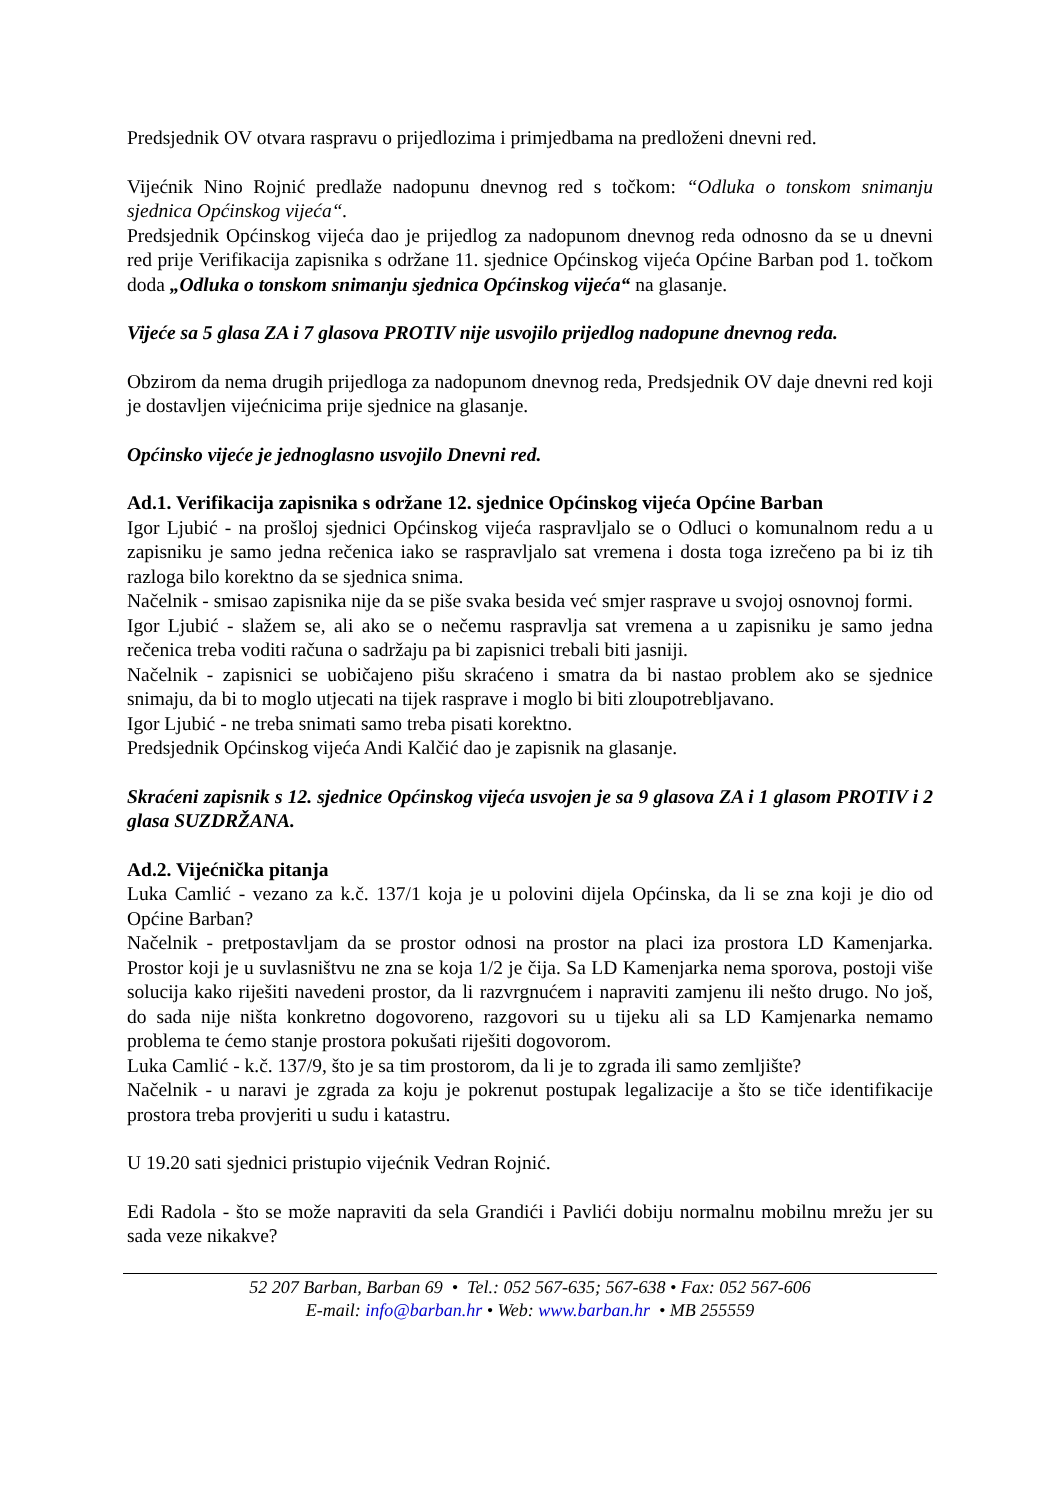Predsjednik OV otvara raspravu o prijedlozima i primjedbama na predloženi dnevni red.
Vijećnik Nino Rojnić predlaže nadopunu dnevnog red s točkom: “Odluka o tonskom snimanju sjednica Općinskog vijeća“.
Predsjednik Općinskog vijeća dao je prijedlog za nadopunom dnevnog reda odnosno da se u dnevni red prije Verifikacija zapisnika s održane 11. sjednice Općinskog vijeća Općine Barban pod 1. točkom doda „Odluka o tonskom snimanju sjednica Općinskog vijeća“ na glasanje.
Vijeće sa 5 glasa ZA i 7 glasova PROTIV nije usvojilo prijedlog nadopune dnevnog reda.
Obzirom da nema drugih prijedloga za nadopunom dnevnog reda, Predsjednik OV daje dnevni red koji je dostavljen vijećnicima prije sjednice na glasanje.
Općinsko vijeće je jednoglasno usvojilo Dnevni red.
Ad.1. Verifikacija zapisnika s održane 12. sjednice Općinskog vijeća Općine Barban
Igor Ljubić - na prošloj sjednici Općinskog vijeća raspravljalo se o Odluci o komunalnom redu a u zapisniku je samo jedna rečenica iako se raspravljalo sat vremena i dosta toga izrečeno pa bi iz tih razloga bilo korektno da se sjednica snima.
Načelnik - smisao zapisnika nije da se piše svaka besida već smjer rasprave u svojoj osnovnoj formi.
Igor Ljubić - slažem se, ali ako se o nečemu raspravlja sat vremena a u zapisniku je samo jedna rečenica treba voditi računa o sadržaju pa bi zapisnici trebali biti jasniji.
Načelnik - zapisnici se uobičajeno pišu skraćeno i smatra da bi nastao problem ako se sjednice snimaju, da bi to moglo utjecati na tijek rasprave i moglo bi biti zloupotrebljavano.
Igor Ljubić - ne treba snimati samo treba pisati korektno.
Predsjednik Općinskog vijeća Andi Kalčić dao je zapisnik na glasanje.
Skraćeni zapisnik s 12. sjednice Općinskog vijeća usvojen je sa 9 glasova ZA i 1 glasom PROTIV i 2 glasa SUZDRŽANA.
Ad.2. Vijećnička pitanja
Luka Camlić - vezano za k.č. 137/1 koja je u polovini dijela Općinska, da li se zna koji je dio od Općine Barban?
Načelnik - pretpostavljam da se prostor odnosi na prostor na placi iza prostora LD Kamenjarka. Prostor koji je u suvlasništvu ne zna se koja 1/2 je čija. Sa LD Kamenjarka nema sporova, postoji više solucija kako riješiti navedeni prostor, da li razvrgnućem i napraviti zamjenu ili nešto drugo. No još, do sada nije ništa konkretno dogovoreno, razgovori su u tijeku ali sa LD Kamjenarka nemamo problema te ćemo stanje prostora pokušati riješiti dogovorom.
Luka Camlić - k.č. 137/9, što je sa tim prostorom, da li je to zgrada ili samo zemljište?
Načelnik - u naravi je zgrada za koju je pokrenut postupak legalizacije a što se tiče identifikacije prostora treba provjeriti u sudu i katastru.
U 19.20 sati sjednici pristupio vijećnik Vedran Rojnić.
Edi Radola - što se može napraviti da sela Grandići i Pavlići dobiju normalnu mobilnu mrežu jer su sada veze nikakve?
52 207 Barban, Barban 69 • Tel.: 052 567-635; 567-638 • Fax: 052 567-606
E-mail: info@barban.hr • Web: www.barban.hr • MB 255559